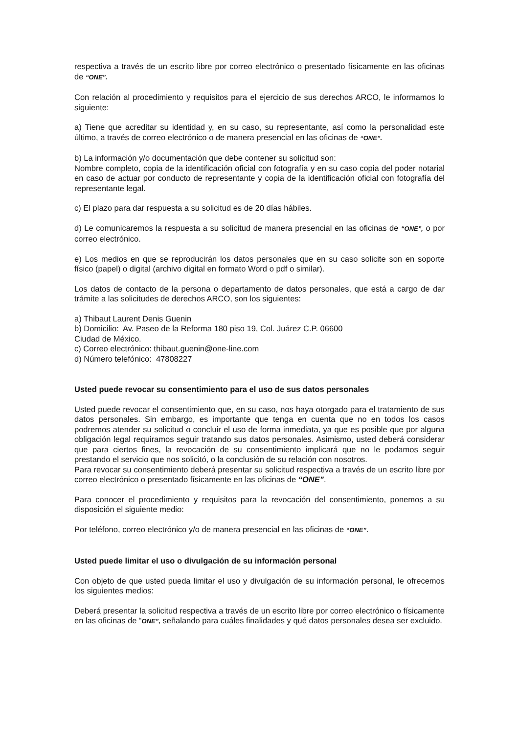respectiva a través de un escrito libre por correo electrónico o presentado físicamente en las oficinas de “ONE”.
Con relación al procedimiento y requisitos para el ejercicio de sus derechos ARCO, le informamos lo siguiente:
a) Tiene que acreditar su identidad y, en su caso, su representante, así como la personalidad este último, a través de correo electrónico o de manera presencial en las oficinas de “ONE”.
b) La información y/o documentación que debe contener su solicitud son:
Nombre completo, copia de la identificación oficial con fotografía y en su caso copia del poder notarial en caso de actuar por conducto de representante y copia de la identificación oficial con fotografía del representante legal.
c) El plazo para dar respuesta a su solicitud es de 20 días hábiles.
d) Le comunicaremos la respuesta a su solicitud de manera presencial en las oficinas de “ONE”, o por correo electrónico.
e) Los medios en que se reproducirán los datos personales que en su caso solicite son en soporte físico (papel) o digital (archivo digital en formato Word o pdf o similar).
Los datos de contacto de la persona o departamento de datos personales, que está a cargo de dar trámite a las solicitudes de derechos ARCO, son los siguientes:
a) Thibaut Laurent Denis Guenin
b) Domicilio: Av. Paseo de la Reforma 180 piso 19, Col. Juárez C.P. 06600
Ciudad de México.
c) Correo electrónico: thibaut.guenin@one-line.com
d) Número telefónico: 47808227
Usted puede revocar su consentimiento para el uso de sus datos personales
Usted puede revocar el consentimiento que, en su caso, nos haya otorgado para el tratamiento de sus datos personales. Sin embargo, es importante que tenga en cuenta que no en todos los casos podremos atender su solicitud o concluir el uso de forma inmediata, ya que es posible que por alguna obligación legal requiramos seguir tratando sus datos personales. Asimismo, usted deberá considerar que para ciertos fines, la revocación de su consentimiento implicará que no le podamos seguir prestando el servicio que nos solicitó, o la conclusión de su relación con nosotros.
Para revocar su consentimiento deberá presentar su solicitud respectiva a través de un escrito libre por correo electrónico o presentado físicamente en las oficinas de “ONE”.
Para conocer el procedimiento y requisitos para la revocación del consentimiento, ponemos a su disposición el siguiente medio:
Por teléfono, correo electrónico y/o de manera presencial en las oficinas de “ONE”.
Usted puede limitar el uso o divulgación de su información personal
Con objeto de que usted pueda limitar el uso y divulgación de su información personal, le ofrecemos los siguientes medios:
Deberá presentar la solicitud respectiva a través de un escrito libre por correo electrónico o físicamente en las oficinas de “ONE”, señalando para cuáles finalidades y qué datos personales desea ser excluido.